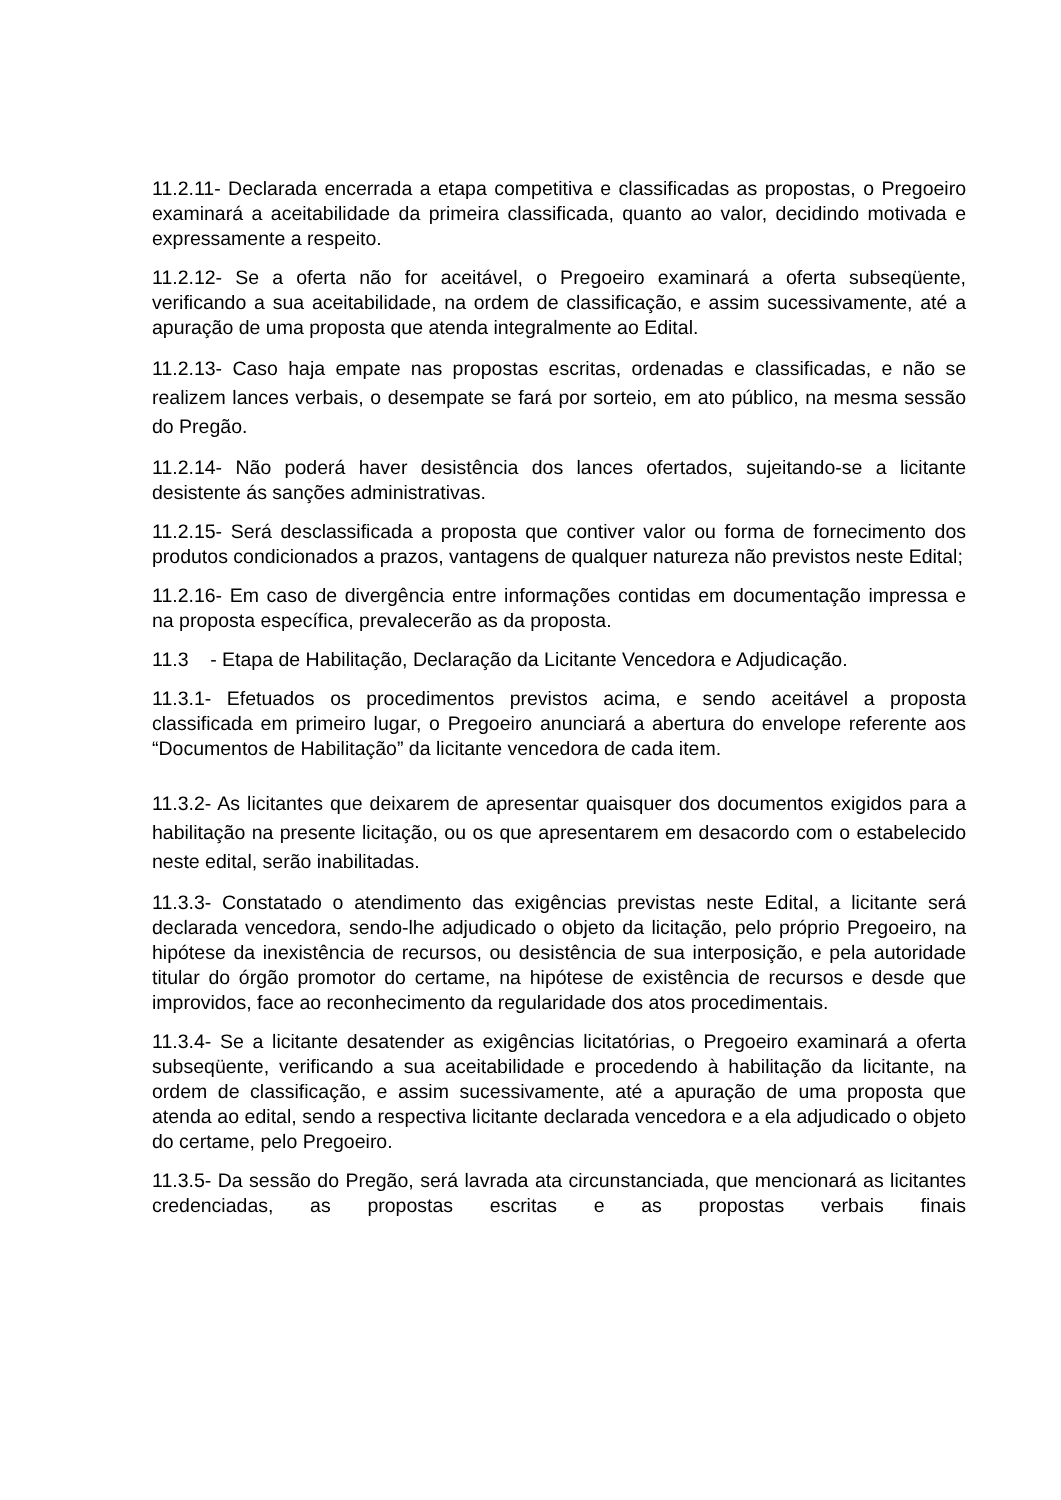11.2.11- Declarada encerrada a etapa competitiva e classificadas as propostas, o Pregoeiro examinará a aceitabilidade da primeira classificada, quanto ao valor, decidindo motivada e expressamente a respeito.
11.2.12- Se a oferta não for aceitável, o Pregoeiro examinará a oferta subseqüente, verificando a sua aceitabilidade, na ordem de classificação, e assim sucessivamente, até a apuração de uma proposta que atenda integralmente ao Edital.
11.2.13- Caso haja empate nas propostas escritas, ordenadas e classificadas, e não se realizem lances verbais, o desempate se fará por sorteio, em ato público, na mesma sessão do Pregão.
11.2.14- Não poderá haver desistência dos lances ofertados, sujeitando-se a licitante desistente ás sanções administrativas.
11.2.15- Será desclassificada a proposta que contiver valor ou forma de fornecimento dos produtos condicionados a prazos, vantagens de qualquer natureza não previstos neste Edital;
11.2.16- Em caso de divergência entre informações contidas em documentação impressa e na proposta específica, prevalecerão as da proposta.
11.3 - Etapa de Habilitação, Declaração da Licitante Vencedora e Adjudicação.
11.3.1- Efetuados os procedimentos previstos acima, e sendo aceitável a proposta classificada em primeiro lugar, o Pregoeiro anunciará a abertura do envelope referente aos “Documentos de Habilitação” da licitante vencedora de cada item.
11.3.2- As licitantes que deixarem de apresentar quaisquer dos documentos exigidos para a habilitação na presente licitação, ou os que apresentarem em desacordo com o estabelecido neste edital, serão inabilitadas.
11.3.3- Constatado o atendimento das exigências previstas neste Edital, a licitante será declarada vencedora, sendo-lhe adjudicado o objeto da licitação, pelo próprio Pregoeiro, na hipótese da inexistência de recursos, ou desistência de sua interposição, e pela autoridade titular do órgão promotor do certame, na hipótese de existência de recursos e desde que improvidos, face ao reconhecimento da regularidade dos atos procedimentais.
11.3.4- Se a licitante desatender as exigências licitatórias, o Pregoeiro examinará a oferta subseqüente, verificando a sua aceitabilidade e procedendo à habilitação da licitante, na ordem de classificação, e assim sucessivamente, até a apuração de uma proposta que atenda ao edital, sendo a respectiva licitante declarada vencedora e a ela adjudicado o objeto do certame, pelo Pregoeiro.
11.3.5- Da sessão do Pregão, será lavrada ata circunstanciada, que mencionará as licitantes credenciadas, as propostas escritas e as propostas verbais finais